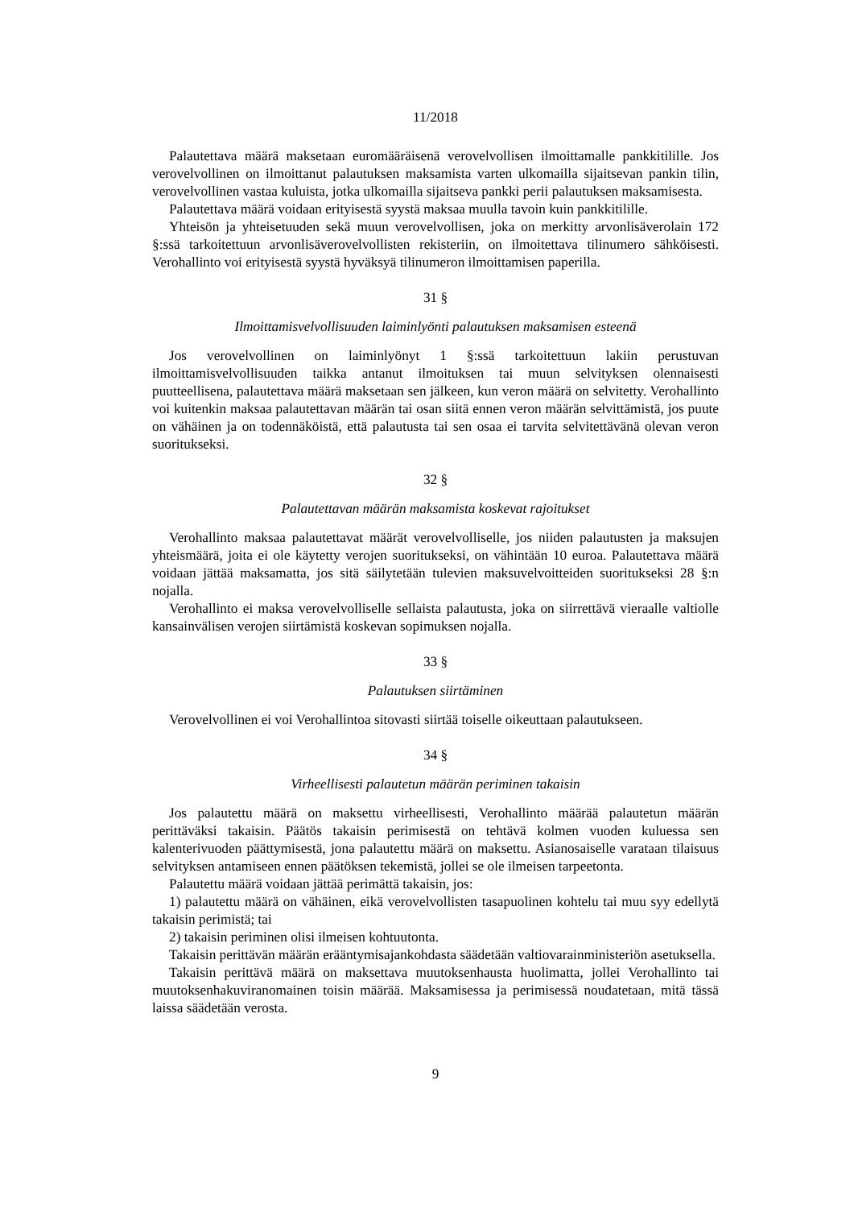11/2018
Palautettava määrä maksetaan euromääräisenä verovelvollisen ilmoittamalle pankkitilille. Jos verovelvollinen on ilmoittanut palautuksen maksamista varten ulkomailla sijaitsevan pankin tilin, verovelvollinen vastaa kuluista, jotka ulkomailla sijaitseva pankki perii palautuksen maksamisesta.
Palautettava määrä voidaan erityisestä syystä maksaa muulla tavoin kuin pankkitilille.
Yhteisön ja yhteisetuuden sekä muun verovelvollisen, joka on merkitty arvonlisäverolain 172 §:ssä tarkoitettuun arvonlisäverovelvollisten rekisteriin, on ilmoitettava tilinumero sähköisesti. Verohallinto voi erityisestä syystä hyväksyä tilinumeron ilmoittamisen paperilla.
31 §
Ilmoittamisvelvollisuuden laiminlyönti palautuksen maksamisen esteenä
Jos verovelvollinen on laiminlyönyt 1 §:ssä tarkoitettuun lakiin perustuvan ilmoittamisvelvollisuuden taikka antanut ilmoituksen tai muun selvityksen olennaisesti puutteellisena, palautettava määrä maksetaan sen jälkeen, kun veron määrä on selvitetty. Verohallinto voi kuitenkin maksaa palautettavan määrän tai osan siitä ennen veron määrän selvittämistä, jos puute on vähäinen ja on todennäköistä, että palautusta tai sen osaa ei tarvita selvitettävänä olevan veron suoritukseksi.
32 §
Palautettavan määrän maksamista koskevat rajoitukset
Verohallinto maksaa palautettavat määrät verovelvolliselle, jos niiden palautusten ja maksujen yhteismäärä, joita ei ole käytetty verojen suoritukseksi, on vähintään 10 euroa. Palautettava määrä voidaan jättää maksamatta, jos sitä säilytetään tulevien maksuvelvoitteiden suoritukseksi 28 §:n nojalla.
Verohallinto ei maksa verovelvolliselle sellaista palautusta, joka on siirrettävä vieraalle valtiolle kansainvälisen verojen siirtämistä koskevan sopimuksen nojalla.
33 §
Palautuksen siirtäminen
Verovelvollinen ei voi Verohallintoa sitovasti siirtää toiselle oikeuttaan palautukseen.
34 §
Virheellisesti palautetun määrän periminen takaisin
Jos palautettu määrä on maksettu virheellisesti, Verohallinto määrää palautetun määrän perittäväksi takaisin. Päätös takaisin perimisestä on tehtävä kolmen vuoden kuluessa sen kalenterivuoden päättymisestä, jona palautettu määrä on maksettu. Asianosaiselle varataan tilaisuus selvityksen antamiseen ennen päätöksen tekemistä, jollei se ole ilmeisen tarpeetonta.
Palautettu määrä voidaan jättää perimättä takaisin, jos:
1) palautettu määrä on vähäinen, eikä verovelvollisten tasapuolinen kohtelu tai muu syy edellytä takaisin perimistä; tai
2) takaisin periminen olisi ilmeisen kohtuutonta.
Takaisin perittävän määrän erääntymisajankohdasta säädetään valtiovarainministeriön asetuksella.
Takaisin perittävä määrä on maksettava muutoksenhausta huolimatta, jollei Verohallinto tai muutoksenhakuviranomainen toisin määrää. Maksamisessa ja perimisessä noudatetaan, mitä tässä laissa säädetään verosta.
9